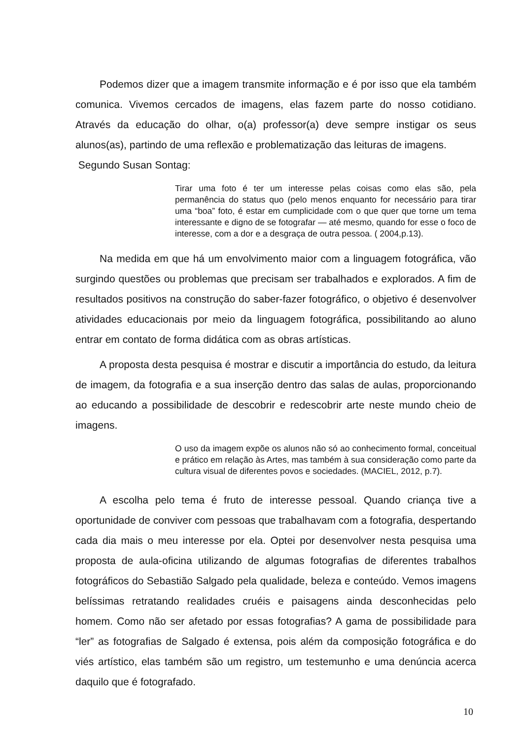Podemos dizer que a imagem transmite informação e é por isso que ela também comunica. Vivemos cercados de imagens, elas fazem parte do nosso cotidiano. Através da educação do olhar, o(a) professor(a) deve sempre instigar os seus alunos(as), partindo de uma reflexão e problematização das leituras de imagens.
Segundo Susan Sontag:
Tirar uma foto é ter um interesse pelas coisas como elas são, pela permanência do status quo (pelo menos enquanto for necessário para tirar uma “boa” foto, é estar em cumplicidade com o que quer que torne um tema interessante e digno de se fotografar — até mesmo, quando for esse o foco de interesse, com a dor e a desgraça de outra pessoa. ( 2004,p.13).
Na medida em que há um envolvimento maior com a linguagem fotográfica, vão surgindo questões ou problemas que precisam ser trabalhados e explorados. A fim de resultados positivos na construção do saber-fazer fotográfico, o objetivo é desenvolver atividades educacionais por meio da linguagem fotográfica, possibilitando ao aluno entrar em contato de forma didática com as obras artísticas.
A proposta desta pesquisa é mostrar e discutir a importância do estudo, da leitura de imagem, da fotografia e a sua inserção dentro das salas de aulas, proporcionando ao educando a possibilidade de descobrir e redescobrir arte neste mundo cheio de imagens.
O uso da imagem expõe os alunos não só ao conhecimento formal, conceitual e prático em relação às Artes, mas também à sua consideração como parte da cultura visual de diferentes povos e sociedades. (MACIEL, 2012, p.7).
A escolha pelo tema é fruto de interesse pessoal. Quando criança tive a oportunidade de conviver com pessoas que trabalhavam com a fotografia, despertando cada dia mais o meu interesse por ela. Optei por desenvolver nesta pesquisa uma proposta de aula-oficina utilizando de algumas fotografias de diferentes trabalhos fotográficos do Sebastião Salgado pela qualidade, beleza e conteúdo. Vemos imagens belíssimas retratando realidades cruéis e paisagens ainda desconhecidas pelo homem. Como não ser afetado por essas fotografias? A gama de possibilidade para “ler” as fotografias de Salgado é extensa, pois além da composição fotográfica e do viés artístico, elas também são um registro, um testemunho e uma denúncia acerca daquilo que é fotografado.
10